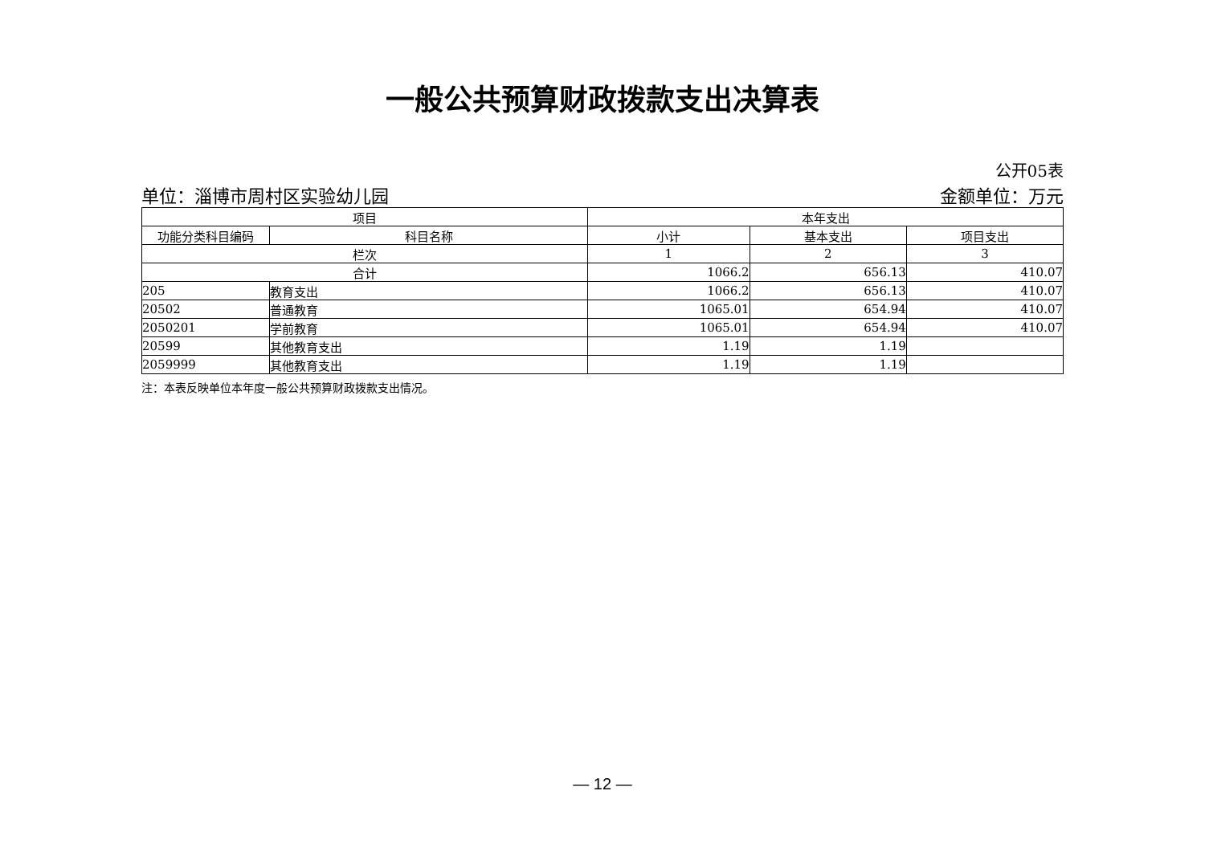一般公共预算财政拨款支出决算表
公开05表
单位：淄博市周村区实验幼儿园 金额单位：万元
| 项目 | | 本年支出 | | |
| --- | --- | --- | --- | --- |
| 功能分类科目编码 | 科目名称 | 小计 | 基本支出 | 项目支出 |
| 栏次 | | 1 | 2 | 3 |
| 合计 | | 1066.2 | 656.13 | 410.07 |
| 205 | 教育支出 | 1066.2 | 656.13 | 410.07 |
| 20502 | 普通教育 | 1065.01 | 654.94 | 410.07 |
| 2050201 | 学前教育 | 1065.01 | 654.94 | 410.07 |
| 20599 | 其他教育支出 | 1.19 | 1.19 | |
| 2059999 | 其他教育支出 | 1.19 | 1.19 | |
注：本表反映单位本年度一般公共预算财政拨款支出情况。
— 12 —